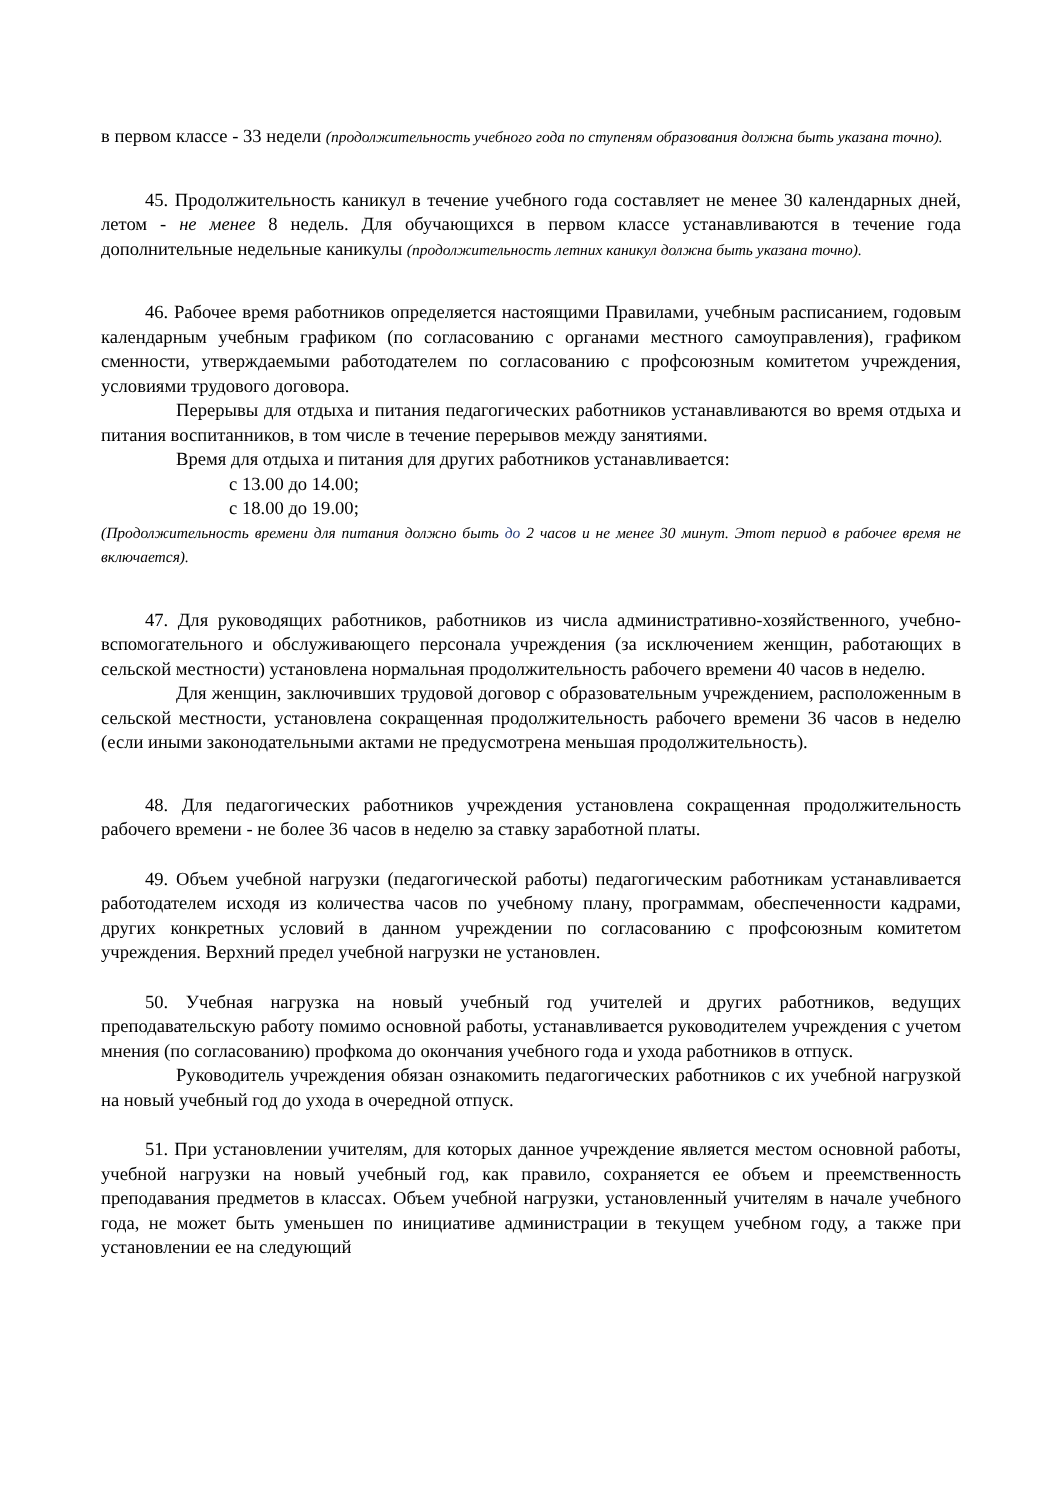в первом классе - 33 недели (продолжительность учебного года по ступеням образования должна быть указана точно).
45. Продолжительность каникул в течение учебного года составляет не менее 30 календарных дней, летом - не менее 8 недель. Для обучающихся в первом классе устанавливаются в течение года дополнительные недельные каникулы (продолжительность летних каникул должна быть указана точно).
46. Рабочее время работников определяется настоящими Правилами, учебным расписанием, годовым календарным учебным графиком (по согласованию с органами местного самоуправления), графиком сменности, утверждаемыми работодателем по согласованию с профсоюзным комитетом учреждения, условиями трудового договора.
Перерывы для отдыха и питания педагогических работников устанавливаются во время отдыха и питания воспитанников, в том числе в течение перерывов между занятиями.
Время для отдыха и питания для других работников устанавливается:
с 13.00 до 14.00;
с 18.00 до 19.00;
(Продолжительность времени для питания должно быть до 2 часов и не менее 30 минут. Этот период в рабочее время не включается).
47. Для руководящих работников, работников из числа административно-хозяйственного, учебно-вспомогательного и обслуживающего персонала учреждения (за исключением женщин, работающих в сельской местности) установлена нормальная продолжительность рабочего времени 40 часов в неделю.
Для женщин, заключивших трудовой договор с образовательным учреждением, расположенным в сельской местности, установлена сокращенная продолжительность рабочего времени 36 часов в неделю (если иными законодательными актами не предусмотрена меньшая продолжительность).
48. Для педагогических работников учреждения установлена сокращенная продолжительность рабочего времени - не более 36 часов в неделю за ставку заработной платы.
49. Объем учебной нагрузки (педагогической работы) педагогическим работникам устанавливается работодателем исходя из количества часов по учебному плану, программам, обеспеченности кадрами, других конкретных условий в данном учреждении по согласованию с профсоюзным комитетом учреждения. Верхний предел учебной нагрузки не установлен.
50. Учебная нагрузка на новый учебный год учителей и других работников, ведущих преподавательскую работу помимо основной работы, устанавливается руководителем учреждения с учетом мнения (по согласованию) профкома до окончания учебного года и ухода работников в отпуск.
Руководитель учреждения обязан ознакомить педагогических работников с их учебной нагрузкой на новый учебный год до ухода в очередной отпуск.
51. При установлении учителям, для которых данное учреждение является местом основной работы, учебной нагрузки на новый учебный год, как правило, сохраняется ее объем и преемственность преподавания предметов в классах. Объем учебной нагрузки, установленный учителям в начале учебного года, не может быть уменьшен по инициативе администрации в текущем учебном году, а также при установлении ее на следующий